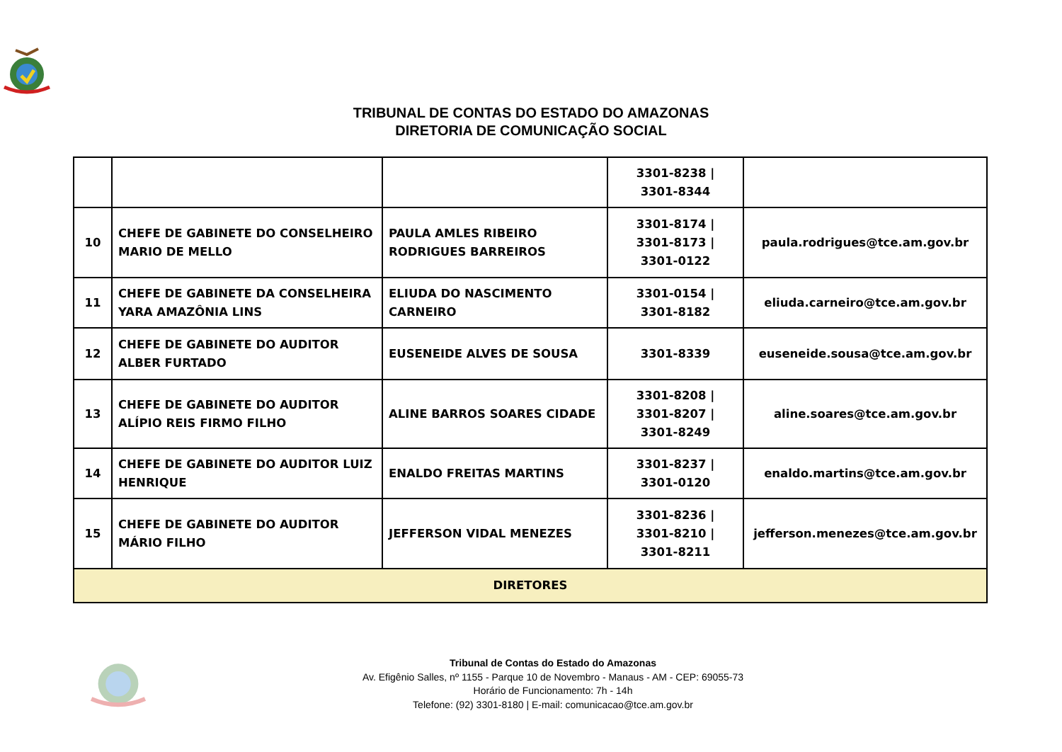TRIBUNAL DE CONTAS DO ESTADO DO AMAZONAS
DIRETORIA DE COMUNICAÇÃO SOCIAL
| | | | 3301-8238 / 3301-8344 | |
| 10 | CHEFE DE GABINETE DO CONSELHEIRO MARIO DE MELLO | PAULA AMLES RIBEIRO RODRIGUES BARREIROS | 3301-8174 / 3301-8173 / 3301-0122 | paula.rodrigues@tce.am.gov.br |
| 11 | CHEFE DE GABINETE DA CONSELHEIRA YARA AMAZÔNIA LINS | ELIUDA DO NASCIMENTO CARNEIRO | 3301-0154 / 3301-8182 | eliuda.carneiro@tce.am.gov.br |
| 12 | CHEFE DE GABINETE DO AUDITOR ALBER FURTADO | EUSENEIDE ALVES DE SOUSA | 3301-8339 | euseneide.sousa@tce.am.gov.br |
| 13 | CHEFE DE GABINETE DO AUDITOR ALÍPIO REIS FIRMO FILHO | ALINE BARROS SOARES CIDADE | 3301-8208 / 3301-8207 / 3301-8249 | aline.soares@tce.am.gov.br |
| 14 | CHEFE DE GABINETE DO AUDITOR LUIZ HENRIQUE | ENALDO FREITAS MARTINS | 3301-8237 / 3301-0120 | enaldo.martins@tce.am.gov.br |
| 15 | CHEFE DE GABINETE DO AUDITOR MÁRIO FILHO | JEFFERSON VIDAL MENEZES | 3301-8236 / 3301-8210 / 3301-8211 | jefferson.menezes@tce.am.gov.br |
| DIRETORES | | | | |
Tribunal de Contas do Estado do Amazonas
Av. Efigênio Salles, nº 1155 - Parque 10 de Novembro - Manaus - AM - CEP: 69055-73
Horário de Funcionamento: 7h - 14h
Telefone: (92) 3301-8180 | E-mail: comunicacao@tce.am.gov.br